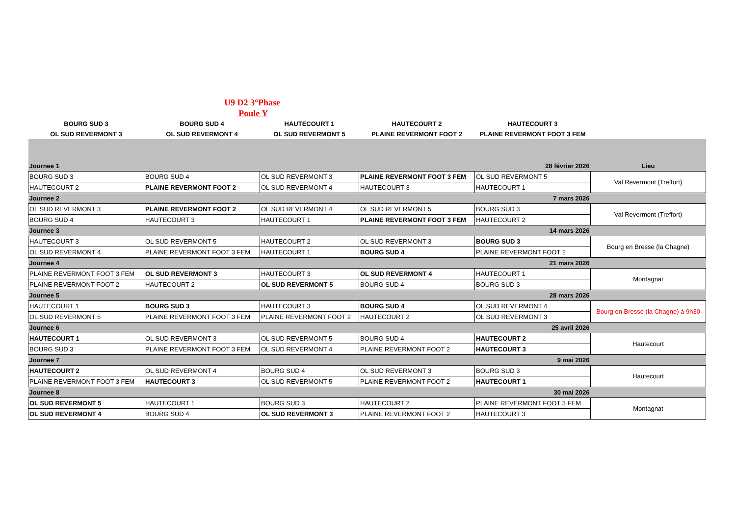U9 D2 3°Phase
Poule Y
| BOURG SUD 3 | BOURG SUD 4 | HAUTECOURT 1 | HAUTECOURT 2 | HAUTECOURT 3 | |
| OL SUD REVERMONT 3 | OL SUD REVERMONT 4 | OL SUD REVERMONT 5 | PLAINE REVERMONT FOOT 2 | PLAINE REVERMONT FOOT 3 FEM | |
| Journee 1 | | | | 28 février 2026 | Lieu |
| BOURG SUD 3 | BOURG SUD 4 | OL SUD REVERMONT 3 | PLAINE REVERMONT FOOT 3 FEM | OL SUD REVERMONT 5 | Val Revermont (Treffort) |
| HAUTECOURT 2 | PLAINE REVERMONT FOOT 2 | OL SUD REVERMONT 4 | HAUTECOURT 3 | HAUTECOURT 1 | |
| Journee 2 | | | | 7 mars 2026 | |
| OL SUD REVERMONT 3 | PLAINE REVERMONT FOOT 2 | OL SUD REVERMONT 4 | OL SUD REVERMONT 5 | BOURG SUD 3 | Val Revermont (Treffort) |
| BOURG SUD 4 | HAUTECOURT 3 | HAUTECOURT 1 | PLAINE REVERMONT FOOT 3 FEM | HAUTECOURT 2 | |
| Journee 3 | | | | 14 mars 2026 | |
| HAUTECOURT 3 | OL SUD REVERMONT 5 | HAUTECOURT 2 | OL SUD REVERMONT 3 | BOURG SUD 3 | Bourg en Bresse (la Chagne) |
| OL SUD REVERMONT 4 | PLAINE REVERMONT FOOT 3 FEM | HAUTECOURT 1 | BOURG SUD 4 | PLAINE REVERMONT FOOT 2 | |
| Journee 4 | | | | 21 mars 2026 | |
| PLAINE REVERMONT FOOT 3 FEM | OL SUD REVERMONT 3 | HAUTECOURT 3 | OL SUD REVERMONT 4 | HAUTECOURT 1 | Montagnat |
| PLAINE REVERMONT FOOT 2 | HAUTECOURT 2 | OL SUD REVERMONT 5 | BOURG SUD 4 | BOURG SUD 3 | |
| Journee 5 | | | | 28 mars 2026 | |
| HAUTECOURT 1 | BOURG SUD 3 | HAUTECOURT 3 | BOURG SUD 4 | OL SUD REVERMONT 4 | Bourg en Bresse (la Chagne) à 9h30 |
| OL SUD REVERMONT 5 | PLAINE REVERMONT FOOT 3 FEM | PLAINE REVERMONT FOOT 2 | HAUTECOURT 2 | OL SUD REVERMONT 3 | |
| Journee 6 | | | | 25 avril 2026 | |
| HAUTECOURT 1 | OL SUD REVERMONT 3 | OL SUD REVERMONT 5 | BOURG SUD 4 | HAUTECOURT 2 | Hautecourt |
| BOURG SUD 3 | PLAINE REVERMONT FOOT 3 FEM | OL SUD REVERMONT 4 | PLAINE REVERMONT FOOT 2 | HAUTECOURT 3 | |
| Journee 7 | | | | 9 mai 2026 | |
| HAUTECOURT 2 | OL SUD REVERMONT 4 | BOURG SUD 4 | OL SUD REVERMONT 3 | BOURG SUD 3 | Hautecourt |
| PLAINE REVERMONT FOOT 3 FEM | HAUTECOURT 3 | OL SUD REVERMONT 5 | PLAINE REVERMONT FOOT 2 | HAUTECOURT 1 | |
| Journee 8 | | | | 30 mai 2026 | |
| OL SUD REVERMONT 5 | HAUTECOURT 1 | BOURG SUD 3 | HAUTECOURT 2 | PLAINE REVERMONT FOOT 3 FEM | Montagnat |
| OL SUD REVERMONT 4 | BOURG SUD 4 | OL SUD REVERMONT 3 | PLAINE REVERMONT FOOT 2 | HAUTECOURT 3 | |